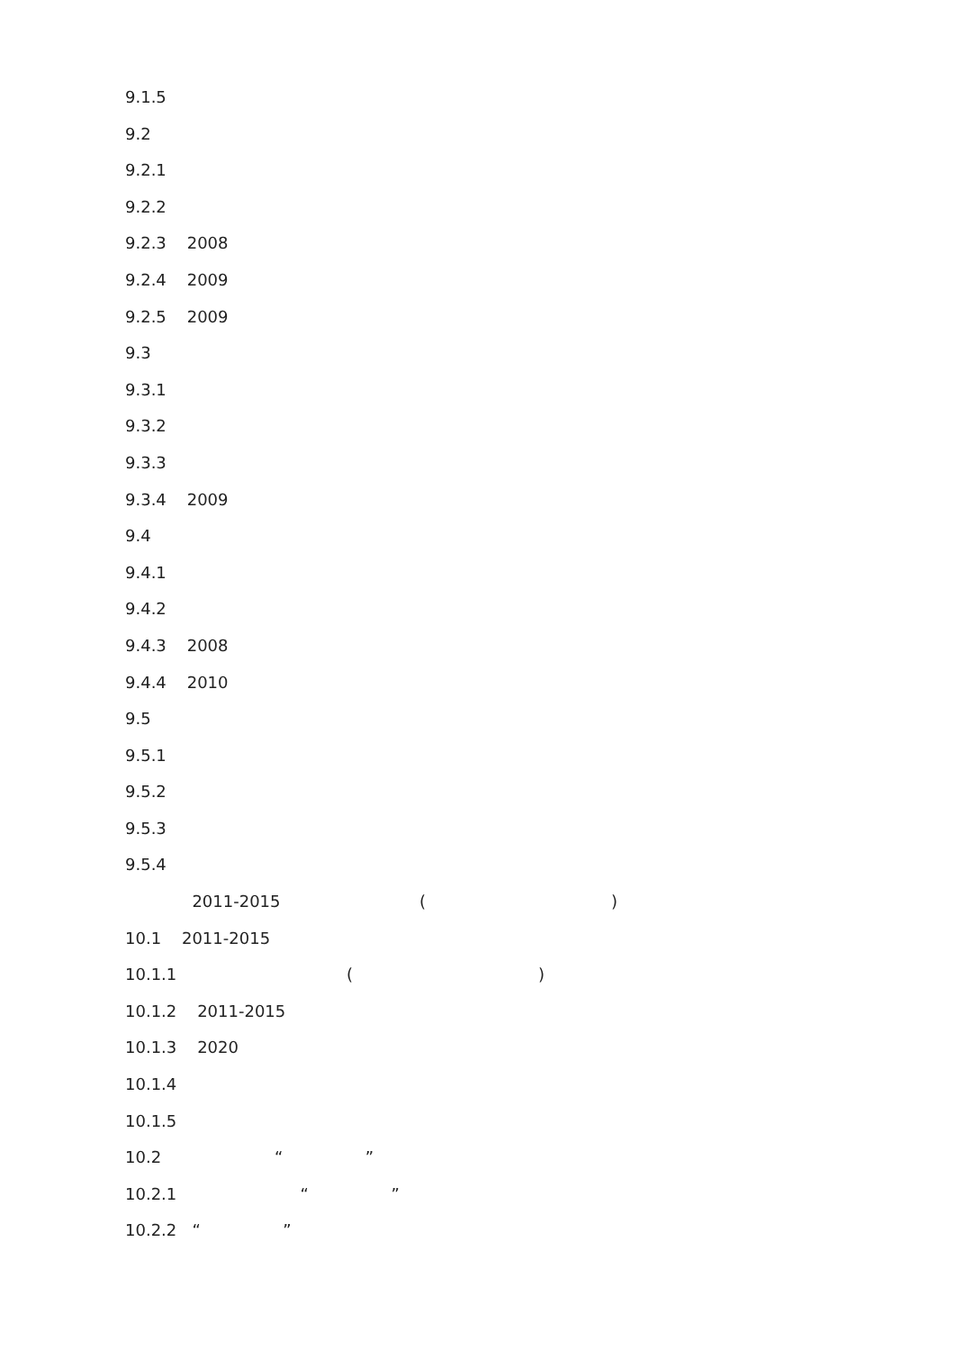9.1.5
9.2
9.2.1
9.2.2
9.2.3 2008
9.2.4 2009
9.2.5 2009
9.3
9.3.1
9.3.2
9.3.3
9.3.4 2009
9.4
9.4.1
9.4.2
9.4.3 2008
9.4.4 2010
9.5
9.5.1
9.5.2
9.5.3
9.5.4
2011-2015 ( )
10.1 2011-2015
10.1.1 ( )
10.1.2 2011-2015
10.1.3 2020
10.1.4
10.1.5
10.2 “ ”
10.2.1 “ ”
10.2.2 “ ”